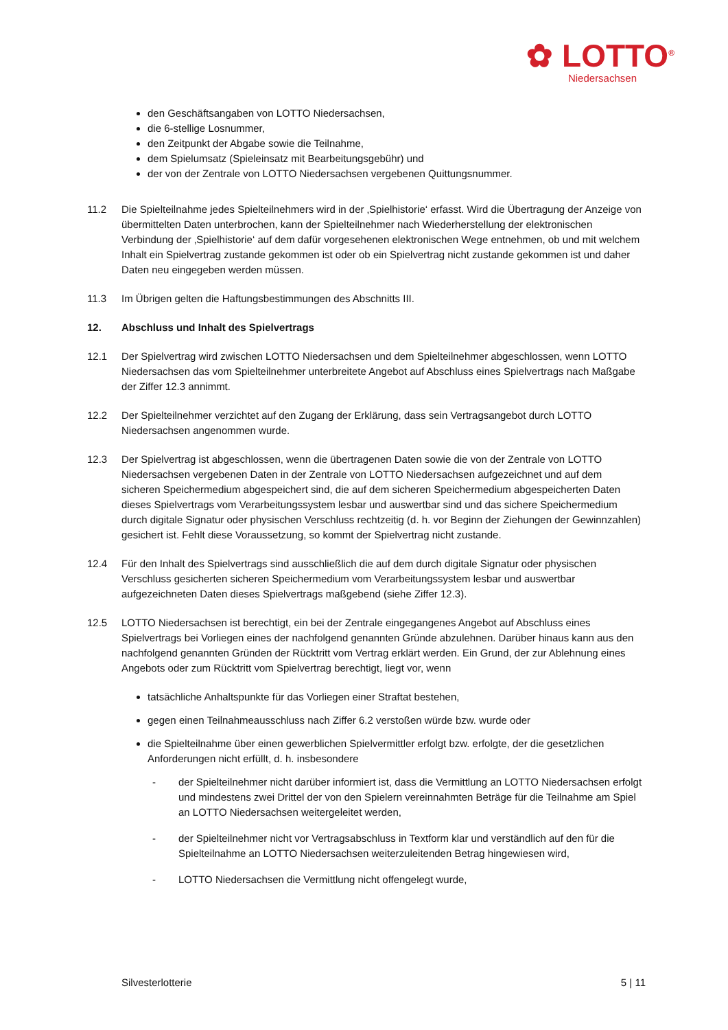✿ LOTTO<sup>®</sup>
Niedersachsen
den Geschäftsangaben von LOTTO Niedersachsen,
die 6-stellige Losnummer,
den Zeitpunkt der Abgabe sowie die Teilnahme,
dem Spielumsatz (Spieleinsatz mit Bearbeitungsgebühr) und
der von der Zentrale von LOTTO Niedersachsen vergebenen Quittungsnummer.
11.2 Die Spielteilnahme jedes Spielteilnehmers wird in der ‚Spielhistorie‘ erfasst. Wird die Übertragung der Anzeige von übermittelten Daten unterbrochen, kann der Spielteilnehmer nach Wiederherstellung der elektronischen Verbindung der ‚Spielhistorie‘ auf dem dafür vorgesehenen elektronischen Wege entnehmen, ob und mit welchem Inhalt ein Spielvertrag zustande gekommen ist oder ob ein Spielvertrag nicht zustande gekommen ist und daher Daten neu eingegeben werden müssen.
11.3 Im Übrigen gelten die Haftungsbestimmungen des Abschnitts III.
12. Abschluss und Inhalt des Spielvertrags
12.1 Der Spielvertrag wird zwischen LOTTO Niedersachsen und dem Spielteilnehmer abgeschlossen, wenn LOTTO Niedersachsen das vom Spielteilnehmer unterbreitete Angebot auf Abschluss eines Spielvertrags nach Maßgabe der Ziffer 12.3 annimmt.
12.2 Der Spielteilnehmer verzichtet auf den Zugang der Erklärung, dass sein Vertragsangebot durch LOTTO Niedersachsen angenommen wurde.
12.3 Der Spielvertrag ist abgeschlossen, wenn die übertragenen Daten sowie die von der Zentrale von LOTTO Niedersachsen vergebenen Daten in der Zentrale von LOTTO Niedersachsen aufgezeichnet und auf dem sicheren Speichermedium abgespeichert sind, die auf dem sicheren Speichermedium abgespeicherten Daten dieses Spielvertrags vom Verarbeitungssystem lesbar und auswertbar sind und das sichere Speichermedium durch digitale Signatur oder physischen Verschluss rechtzeitig (d. h. vor Beginn der Ziehungen der Gewinnzahlen) gesichert ist. Fehlt diese Voraussetzung, so kommt der Spielvertrag nicht zustande.
12.4 Für den Inhalt des Spielvertrags sind ausschließlich die auf dem durch digitale Signatur oder physischen Verschluss gesicherten sicheren Speichermedium vom Verarbeitungssystem lesbar und auswertbar aufgezeichneten Daten dieses Spielvertrags maßgebend (siehe Ziffer 12.3).
12.5 LOTTO Niedersachsen ist berechtigt, ein bei der Zentrale eingegangenes Angebot auf Abschluss eines Spielvertrags bei Vorliegen eines der nachfolgend genannten Gründe abzulehnen. Darüber hinaus kann aus den nachfolgend genannten Gründen der Rücktritt vom Vertrag erklärt werden. Ein Grund, der zur Ablehnung eines Angebots oder zum Rücktritt vom Spielvertrag berechtigt, liegt vor, wenn
tatsächliche Anhaltspunkte für das Vorliegen einer Straftat bestehen,
gegen einen Teilnahmeausschluss nach Ziffer 6.2 verstoßen würde bzw. wurde oder
die Spielteilnahme über einen gewerblichen Spielvermittler erfolgt bzw. erfolgte, der die gesetzlichen Anforderungen nicht erfüllt, d. h. insbesondere
- der Spielteilnehmer nicht darüber informiert ist, dass die Vermittlung an LOTTO Niedersachsen erfolgt und mindestens zwei Drittel der von den Spielern vereinnahmten Beträge für die Teilnahme am Spiel an LOTTO Niedersachsen weitergeleitet werden,
- der Spielteilnehmer nicht vor Vertragsabschluss in Textform klar und verständlich auf den für die Spielteilnahme an LOTTO Niedersachsen weiterzuleitenden Betrag hingewiesen wird,
- LOTTO Niedersachsen die Vermittlung nicht offengelegt wurde,
Silvesterlotterie 5 | 11